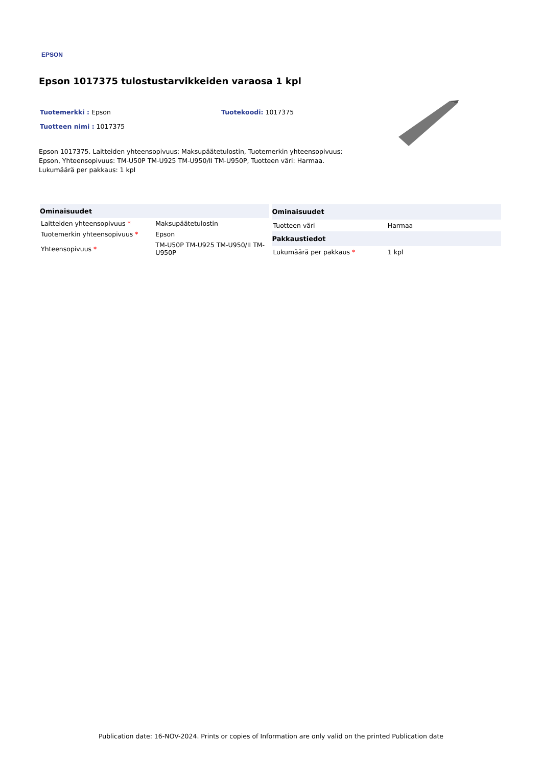EPSON
Epson 1017375 tulostustarvikkeiden varaosa 1 kpl
Tuotemerkki : Epson Tuotekoodi: 1017375
Tuotteen nimi : 1017375
Epson 1017375. Laitteiden yhteensopivuus: Maksupäätetulostin, Tuotemerkin yhteensopivuus: Epson, Yhteensopivuus: TM-U50P TM-U925 TM-U950/II TM-U950P, Tuotteen väri: Harmaa. Lukumäärä per pakkaus: 1 kpl
| Ominaisuudet | |
| --- | --- |
| Laitteiden yhteensopivuus * | Maksupäätetulostin |
| Tuotemerkin yhteensopivuus * | Epson |
| Yhteensopivuus * | TM-U50P TM-U925 TM-U950/II TM-U950P |
| Ominaisuudet | |
| --- | --- |
| Tuotteen väri | Harmaa |
| Pakkaustiedot | |
| Lukumäärä per pakkaus * | 1 kpl |
Publication date: 16-NOV-2024. Prints or copies of Information are only valid on the printed Publication date